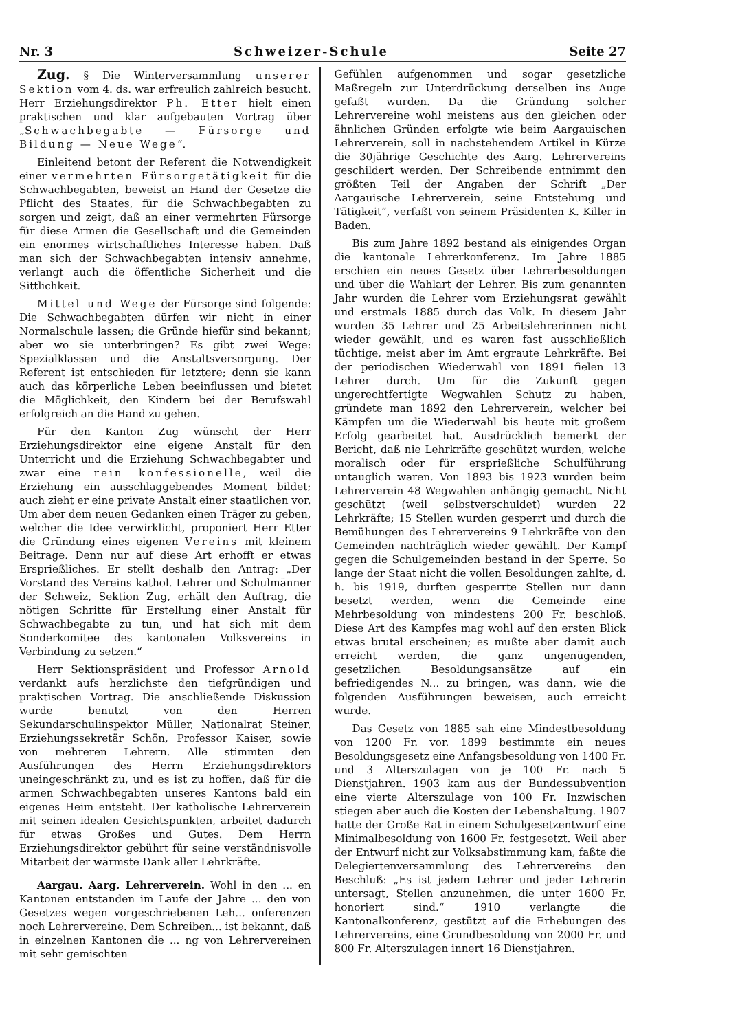Nr. 3 Schweizer-Schule Seite 27
Zug. § Die Winterversammlung unserer Sektion vom 4. ds. war erfreulich zahlreich besucht. Herr Erziehungsdirektor Ph. Etter hielt einen praktischen und klar aufgebauten Vortrag über „Schwachbegabte — Fürsorge und Bildung — Neue Wege“.
Einleitend betont der Referent die Notwendigkeit einer vermehrten Fürsorgetätigkeit für die Schwachbegabten, beweist an Hand der Gesetze die Pflicht des Staates, für die Schwachbegabten zu sorgen und zeigt, daß an einer vermehrten Fürsorge für diese Armen die Gesellschaft und die Gemeinden ein enormes wirtschaftliches Interesse haben. Daß man sich der Schwachbegabten intensiv annehme, verlangt auch die öffentliche Sicherheit und die Sittlichkeit.
Mittel und Wege der Fürsorge sind folgende: Die Schwachbegabten dürfen wir nicht in einer Normalschule lassen; die Gründe hiefür sind bekannt; aber wo sie unterbringen? Es gibt zwei Wege: Spezialklassen und die Anstaltsversorgung. Der Referent ist entschieden für letztere; denn sie kann auch das körperliche Leben beeinflussen und bietet die Möglichkeit, den Kindern bei der Berufswahl erfolgreich an die Hand zu gehen.
Für den Kanton Zug wünscht der Herr Erziehungsdirektor eine eigene Anstalt für den Unterricht und die Erziehung Schwachbegabter und zwar eine rein konfessionelle, weil die Erziehung ein ausschlaggebendes Moment bildet; auch zieht er eine private Anstalt einer staatlichen vor. Um aber dem neuen Gedanken einen Träger zu geben, welcher die Idee verwirklicht, proponiert Herr Etter die Gründung eines eigenen Vereins mit kleinem Beitrage. Denn nur auf diese Art erhofft er etwas Ersprießliches. Er stellt deshalb den Antrag: „Der Vorstand des Vereins kathol. Lehrer und Schulmänner der Schweiz, Sektion Zug, erhält den Auftrag, die nötigen Schritte für Erstellung einer Anstalt für Schwachbegabte zu tun, und hat sich mit dem Sonderkomitee des kantonalen Volksvereins in Verbindung zu setzen.“
Herr Sektionspräsident und Professor Arnold verdankt aufs herzlichste den tiefgründigen und praktischen Vortrag. Die anschließende Diskussion wurde benutzt von den Herren Sekundarschulinspektor Müller, Nationalrat Steiner, Erziehungssekretär Schön, Professor Kaiser, sowie von mehreren Lehrern. Alle stimmten den Ausführungen des Herrn Erziehungsdirektors uneingeschränkt zu, und es ist zu hoffen, daß für die armen Schwachbegabten unseres Kantons bald ein eigenes Heim entsteht. Der katholische Lehrerverein mit seinen idealen Gesichtspunkten, arbeitet dadurch für etwas Großes und Gutes. Dem Herrn Erziehungsdirektor gebührt für seine verständnisvolle Mitarbeit der wärmste Dank aller Lehrkräfte.
Aargau. Aarg. Lehrerverein. Wohl in den ... en Kantonen entstanden im Laufe der Jahre ... den von Gesetzes wegen vorgeschriebenen Leh... onferenzen noch Lehrervereine. Dem Schreiben... ist bekannt, daß in einzelnen Kantonen die ... ng von Lehrervereinen mit sehr gemischten
Gefühlen aufgenommen und sogar gesetzliche Maßregeln zur Unterdrückung derselben ins Auge gefaßt wurden. Da die Gründung solcher Lehrervereine wohl meistens aus den gleichen oder ähnlichen Gründen erfolgte wie beim Aargauischen Lehrerverein, soll in nachstehendem Artikel in Kürze die 30jährige Geschichte des Aarg. Lehrervereins geschildert werden. Der Schreibende entnimmt den größten Teil der Angaben der Schrift „Der Aargauische Lehrerverein, seine Entstehung und Tätigkeit“, verfaßt von seinem Präsidenten K. Killer in Baden.
Bis zum Jahre 1892 bestand als einigendes Organ die kantonale Lehrerkonferenz. Im Jahre 1885 erschien ein neues Gesetz über Lehrerbesoldungen und über die Wahlart der Lehrer. Bis zum genannten Jahr wurden die Lehrer vom Erziehungsrat gewählt und erstmals 1885 durch das Volk. In diesem Jahr wurden 35 Lehrer und 25 Arbeitslehrerinnen nicht wieder gewählt, und es waren fast ausschließlich tüchtige, meist aber im Amt ergraute Lehrkräfte. Bei der periodischen Wiederwahl von 1891 fielen 13 Lehrer durch. Um für die Zukunft gegen ungerechtfertigte Wegwahlen Schutz zu haben, gründete man 1892 den Lehrerverein, welcher bei Kämpfen um die Wiederwahl bis heute mit großem Erfolg gearbeitet hat. Ausdrücklich bemerkt der Bericht, daß nie Lehrkräfte geschützt wurden, welche moralisch oder für ersprießliche Schulführung untauglich waren. Von 1893 bis 1923 wurden beim Lehrerverein 48 Wegwahlen anhängig gemacht. Nicht geschützt (weil selbstverschuldet) wurden 22 Lehrkräfte; 15 Stellen wurden gesperrt und durch die Bemühungen des Lehrervereins 9 Lehrkräfte von den Gemeinden nachträglich wieder gewählt. Der Kampf gegen die Schulgemeinden bestand in der Sperre. So lange der Staat nicht die vollen Besoldungen zahlte, d. h. bis 1919, durften gesperrte Stellen nur dann besetzt werden, wenn die Gemeinde eine Mehrbesoldung von mindestens 200 Fr. beschloß. Diese Art des Kampfes mag wohl auf den ersten Blick etwas brutal erscheinen; es mußte aber damit auch erreicht werden, die ganz ungenügenden, gesetzlichen Besoldungsansätze auf ein befriedigendes N... zu bringen, was dann, wie die folgenden Ausführungen beweisen, auch erreicht wurde.
Das Gesetz von 1885 sah eine Mindestbesoldung von 1200 Fr. vor. 1899 bestimmte ein neues Besoldungsgesetz eine Anfangsbesoldung von 1400 Fr. und 3 Alterszulagen von je 100 Fr. nach 5 Dienstjahren. 1903 kam aus der Bundessubvention eine vierte Alterszulage von 100 Fr. Inzwischen stiegen aber auch die Kosten der Lebenshaltung. 1907 hatte der Große Rat in einem Schulgesetzentwurf eine Minimalbesoldung von 1600 Fr. festgesetzt. Weil aber der Entwurf nicht zur Volksabstimmung kam, faßte die Delegiertenversammlung des Lehrervereins den Beschluß: „Es ist jedem Lehrer und jeder Lehrerin untersagt, Stellen anzunehmen, die unter 1600 Fr. honoriert sind.“ 1910 verlangte die Kantonalkonferenz, gestützt auf die Erhebungen des Lehrervereins, eine Grundbesoldung von 2000 Fr. und 800 Fr. Alterszulagen innert 16 Dienstjahren.